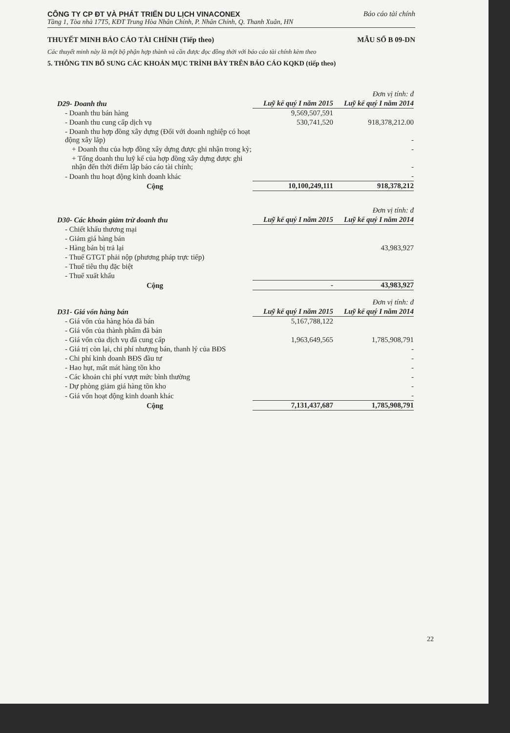CÔNG TY CP ĐT VÀ PHÁT TRIỂN DU LỊCH VINACONEX Báo cáo tài chính
Tầng 1, Tòa nhà 17T5, KĐT Trung Hòa Nhân Chính, P. Nhân Chính, Q. Thanh Xuân, HN
THUYẾT MINH BÁO CÁO TÀI CHÍNH (Tiếp theo) MẪU SỐ B 09-DN
Các thuyết minh này là một bộ phận hợp thành và cần được đọc đồng thời với báo cáo tài chính kèm theo
5. THÔNG TIN BỔ SUNG CÁC KHOẢN MỤC TRÌNH BÀY TRÊN BÁO CÁO KQKD (tiếp theo)
| | | Đơn vị tính: đ |
| D29- Doanh thu | Luỹ kế quý I năm 2015 | Luỹ kế quý I năm 2014 |
| - Doanh thu bán hàng | 9,569,507,591 | |
| - Doanh thu cung cấp dịch vụ | 530,741,520 | 918,378,212.00 |
| - Doanh thu hợp đồng xây dựng (Đối với doanh nghiệp có hoạt động xây lắp) | | - |
| + Doanh thu của hợp đồng xây dựng được ghi nhận trong kỳ; | | - |
| + Tổng doanh thu luỹ kế của hợp đồng xây dựng được ghi nhận đến thời điểm lập báo cáo tài chính; | | - |
| - Doanh thu hoạt động kinh doanh khác | | - |
| Cộng | 10,100,249,111 | 918,378,212 |
| | | Đơn vị tính: đ |
| D30- Các khoản giảm trừ doanh thu | Luỹ kế quý I năm 2015 | Luỹ kế quý I năm 2014 |
| - Chiết khấu thương mại | | |
| - Giảm giá hàng bán | | |
| - Hàng bán bị trả lại | | 43,983,927 |
| - Thuế GTGT phải nộp (phương pháp trực tiếp) | | |
| - Thuế tiêu thụ đặc biệt | | |
| - Thuế xuất khẩu | | |
| Cộng | - | 43,983,927 |
| | | Đơn vị tính: đ |
| D31- Giá vốn hàng bán | Luỹ kế quý I năm 2015 | Luỹ kế quý I năm 2014 |
| - Giá vốn của hàng hóa đã bán | 5,167,788,122 | |
| - Giá vốn của thành phẩm đã bán | | |
| - Giá vốn của dịch vụ đã cung cấp | 1,963,649,565 | 1,785,908,791 |
| - Giá trị còn lại, chi phí nhượng bán, thanh lý của BĐS | | - |
| - Chi phí kinh doanh BĐS đầu tư | | - |
| - Hao hụt, mất mát hàng tồn kho | | - |
| - Các khoản chi phí vượt mức bình thường | | - |
| - Dự phòng giảm giá hàng tồn kho | | - |
| - Giá vốn hoạt động kinh doanh khác | | - |
| Cộng | 7,131,437,687 | 1,785,908,791 |
22